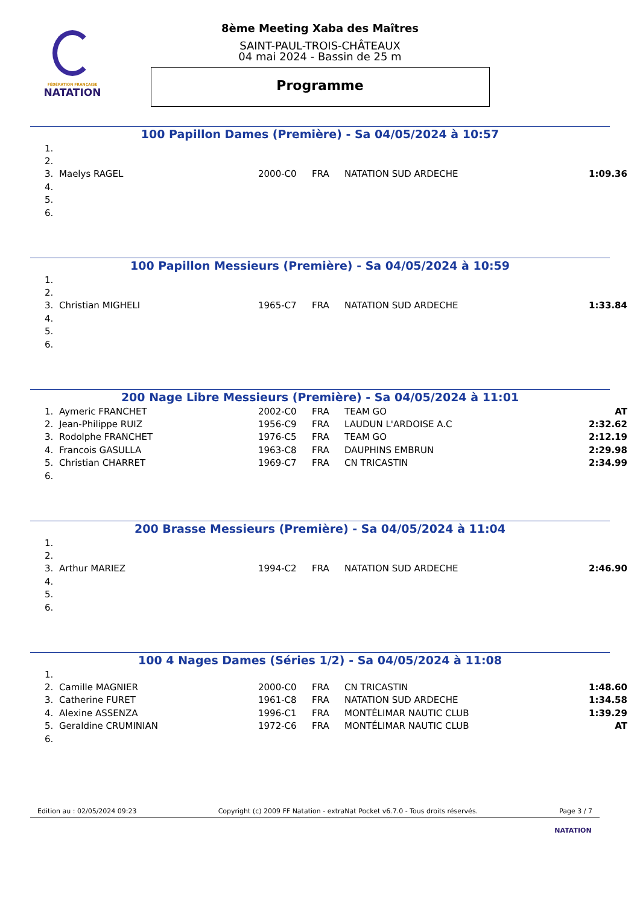FÉDÉRATION FRANÇAISE
NATATION
8ème Meeting Xaba des Maîtres
SAINT-PAUL-TROIS-CHÂTEAUX
04 mai 2024 - Bassin de 25 m
Programme
100 Papillon Dames (Première) - Sa 04/05/2024 à 10:57
| 1. | | | | | |
| 2. | | | | | |
| 3. | Maelys RAGEL | 2000-C0 | FRA | NATATION SUD ARDECHE | 1:09.36 |
| 4. | | | | | |
| 5. | | | | | |
| 6. | | | | | |
100 Papillon Messieurs (Première) - Sa 04/05/2024 à 10:59
| 1. | | | | | |
| 2. | | | | | |
| 3. | Christian MIGHELI | 1965-C7 | FRA | NATATION SUD ARDECHE | 1:33.84 |
| 4. | | | | | |
| 5. | | | | | |
| 6. | | | | | |
200 Nage Libre Messieurs (Première) - Sa 04/05/2024 à 11:01
| 1. | Aymeric FRANCHET | 2002-C0 | FRA | TEAM GO | AT |
| 2. | Jean-Philippe RUIZ | 1956-C9 | FRA | LAUDUN L'ARDOISE A.C | 2:32.62 |
| 3. | Rodolphe FRANCHET | 1976-C5 | FRA | TEAM GO | 2:12.19 |
| 4. | Francois GASULLA | 1963-C8 | FRA | DAUPHINS EMBRUN | 2:29.98 |
| 5. | Christian CHARRET | 1969-C7 | FRA | CN TRICASTIN | 2:34.99 |
| 6. | | | | | |
200 Brasse Messieurs (Première) - Sa 04/05/2024 à 11:04
| 1. | | | | | |
| 2. | | | | | |
| 3. | Arthur MARIEZ | 1994-C2 | FRA | NATATION SUD ARDECHE | 2:46.90 |
| 4. | | | | | |
| 5. | | | | | |
| 6. | | | | | |
100 4 Nages Dames (Séries 1/2) - Sa 04/05/2024 à 11:08
| 1. | | | | | |
| 2. | Camille MAGNIER | 2000-C0 | FRA | CN TRICASTIN | 1:48.60 |
| 3. | Catherine FURET | 1961-C8 | FRA | NATATION SUD ARDECHE | 1:34.58 |
| 4. | Alexine ASSENZA | 1996-C1 | FRA | MONTÉLIMAR NAUTIC CLUB | 1:39.29 |
| 5. | Geraldine CRUMINIAN | 1972-C6 | FRA | MONTÉLIMAR NAUTIC CLUB | AT |
| 6. | | | | | |
Edition au : 02/05/2024 09:23 Copyright (c) 2009 FF Natation - extraNat Pocket v6.7.0 - Tous droits réservés. Page 3 / 7
NATATION